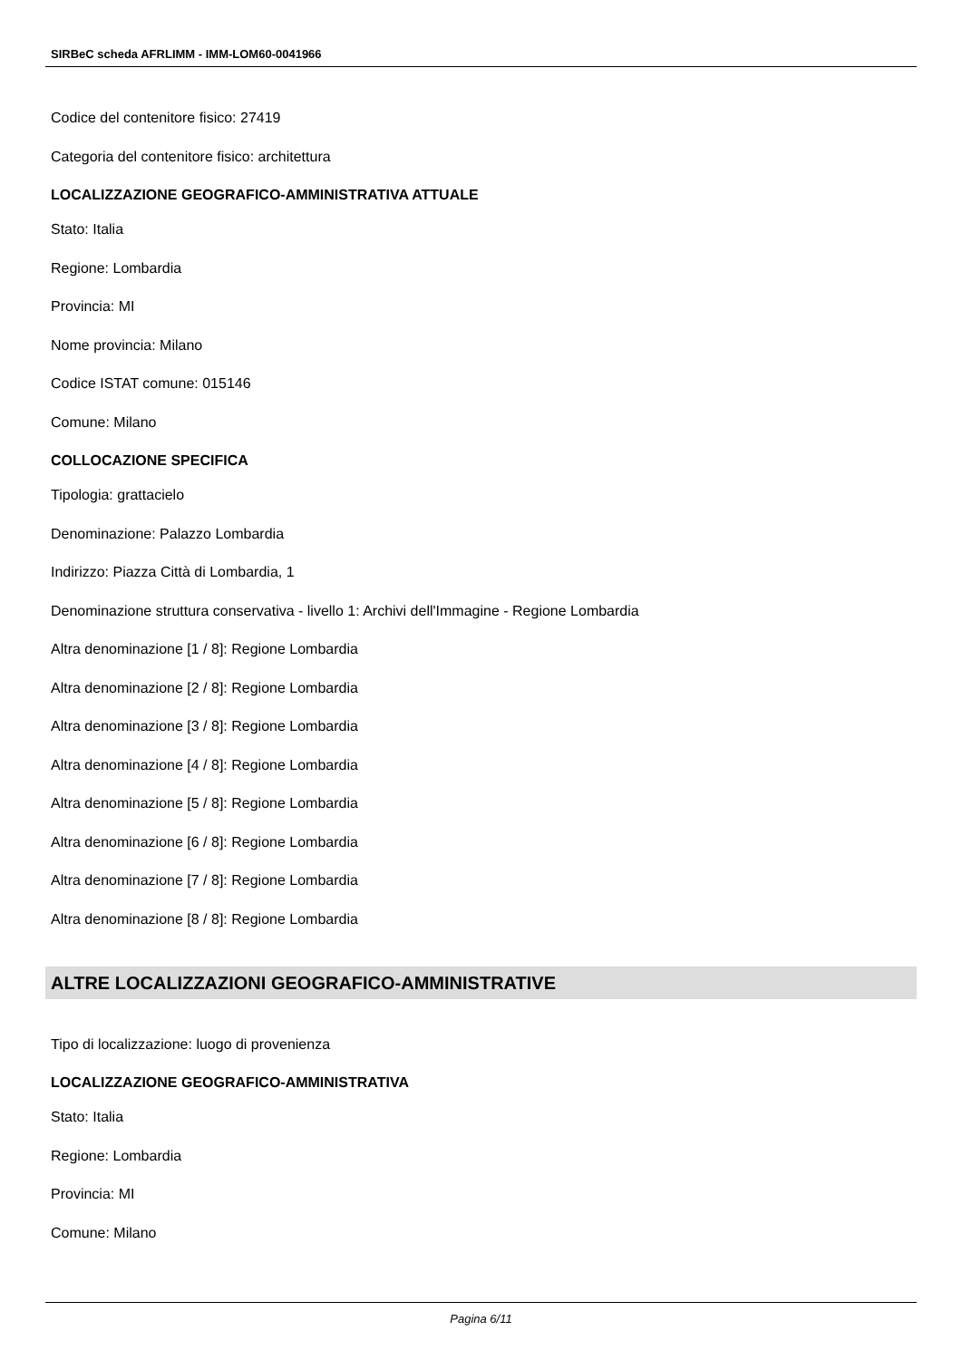SIRBeC scheda AFRLIMM - IMM-LOM60-0041966
Codice del contenitore fisico: 27419
Categoria del contenitore fisico: architettura
LOCALIZZAZIONE GEOGRAFICO-AMMINISTRATIVA ATTUALE
Stato: Italia
Regione: Lombardia
Provincia: MI
Nome provincia: Milano
Codice ISTAT comune: 015146
Comune: Milano
COLLOCAZIONE SPECIFICA
Tipologia: grattacielo
Denominazione: Palazzo Lombardia
Indirizzo: Piazza Città di Lombardia, 1
Denominazione struttura conservativa - livello 1: Archivi dell'Immagine - Regione Lombardia
Altra denominazione [1 / 8]: Regione Lombardia
Altra denominazione [2 / 8]: Regione Lombardia
Altra denominazione [3 / 8]: Regione Lombardia
Altra denominazione [4 / 8]: Regione Lombardia
Altra denominazione [5 / 8]: Regione Lombardia
Altra denominazione [6 / 8]: Regione Lombardia
Altra denominazione [7 / 8]: Regione Lombardia
Altra denominazione [8 / 8]: Regione Lombardia
ALTRE LOCALIZZAZIONI GEOGRAFICO-AMMINISTRATIVE
Tipo di localizzazione: luogo di provenienza
LOCALIZZAZIONE GEOGRAFICO-AMMINISTRATIVA
Stato: Italia
Regione: Lombardia
Provincia: MI
Comune: Milano
Pagina 6/11